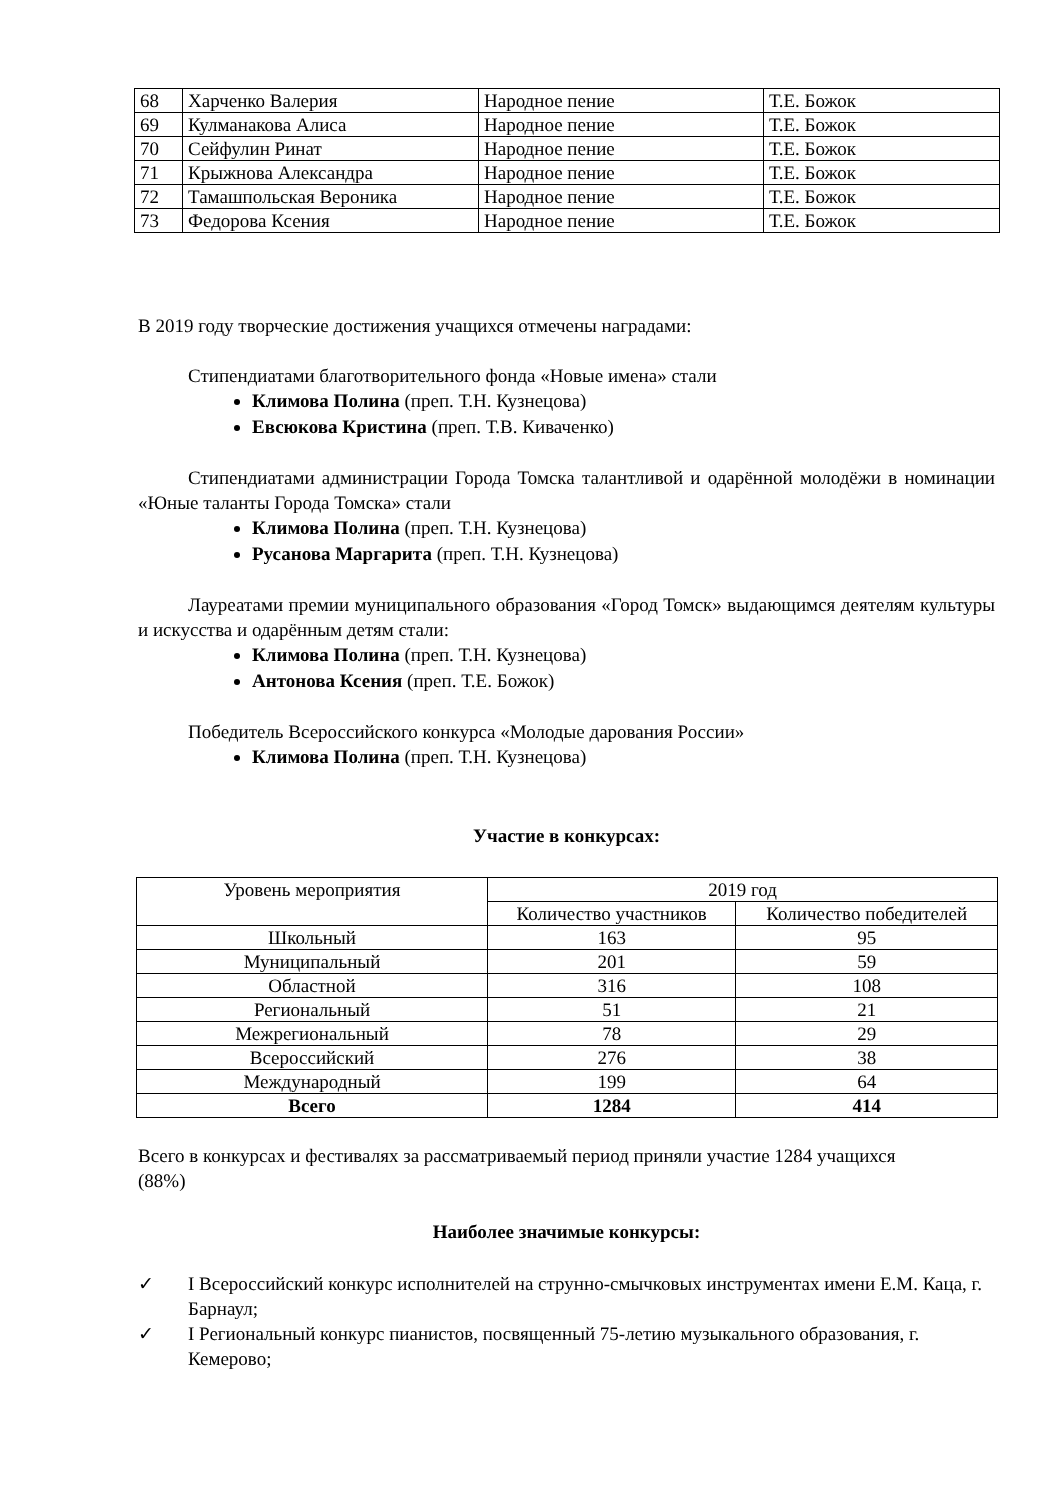| 68 | Харченко Валерия | Народное пение | Т.Е. Божок |
| 69 | Кулманакова Алиса | Народное пение | Т.Е. Божок |
| 70 | Сейфулин Ринат | Народное пение | Т.Е. Божок |
| 71 | Крыжнова Александра | Народное пение | Т.Е. Божок |
| 72 | Тамашпольская Вероника | Народное пение | Т.Е. Божок |
| 73 | Федорова Ксения | Народное пение | Т.Е. Божок |
В 2019 году творческие достижения учащихся отмечены наградами:
Стипендиатами благотворительного фонда «Новые имена» стали
Климова Полина (преп. Т.Н. Кузнецова)
Евсюкова Кристина (преп. Т.В. Киваченко)
Стипендиатами администрации Города Томска талантливой и одарённой молодёжи в номинации «Юные таланты Города Томска» стали
Климова Полина (преп. Т.Н. Кузнецова)
Русанова Маргарита (преп. Т.Н. Кузнецова)
Лауреатами премии муниципального образования «Город Томск» выдающимся деятелям культуры и искусства и одарённым детям стали:
Климова Полина (преп. Т.Н. Кузнецова)
Антонова Ксения (преп. Т.Е. Божок)
Победитель Всероссийского конкурса «Молодые дарования России»
Климова Полина (преп. Т.Н. Кузнецова)
Участие в конкурсах:
| Уровень мероприятия | 2019 год | |
| --- | --- | --- |
| | Количество участников | Количество победителей |
| Школьный | 163 | 95 |
| Муниципальный | 201 | 59 |
| Областной | 316 | 108 |
| Региональный | 51 | 21 |
| Межрегиональный | 78 | 29 |
| Всероссийский | 276 | 38 |
| Международный | 199 | 64 |
| Всего | 1284 | 414 |
Всего в конкурсах и фестивалях за рассматриваемый период приняли участие 1284 учащихся (88%)
Наиболее значимые конкурсы:
✓ I Всероссийский конкурс исполнителей на струнно-смычковых инструментах имени Е.М. Каца, г. Барнаул;
✓ I Региональный конкурс пианистов, посвященный 75-летию музыкального образования, г. Кемерово;